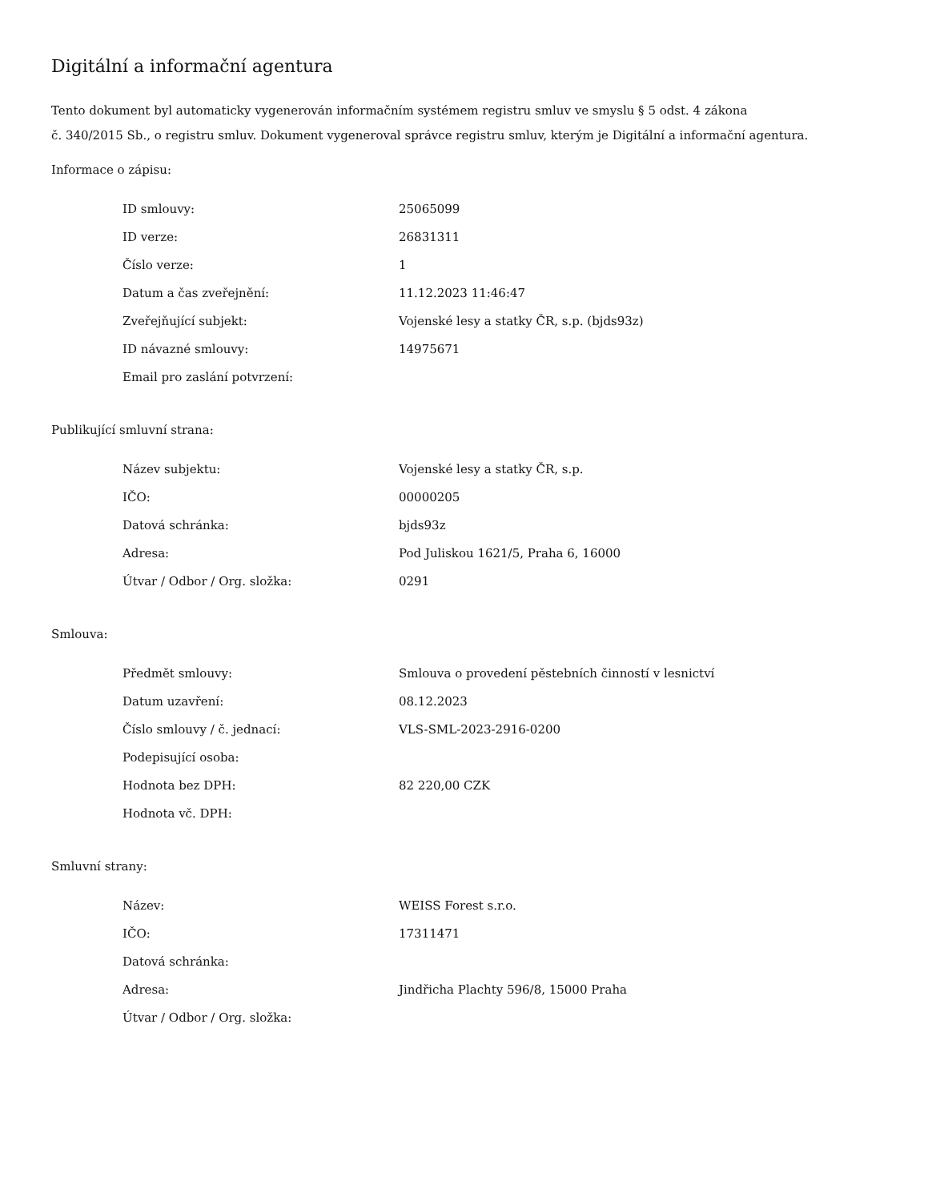Digitální a informační agentura
Tento dokument byl automaticky vygenerován informačním systémem registru smluv ve smyslu § 5 odst. 4 zákona
č. 340/2015 Sb., o registru smluv. Dokument vygeneroval správce registru smluv, kterým je Digitální a informační agentura.
Informace o zápisu:
| ID smlouvy: | 25065099 |
| ID verze: | 26831311 |
| Číslo verze: | 1 |
| Datum a čas zveřejnění: | 11.12.2023 11:46:47 |
| Zveřejňující subjekt: | Vojenské lesy a statky ČR, s.p. (bjds93z) |
| ID návazné smlouvy: | 14975671 |
| Email pro zaslání potvrzení: | |
Publikující smluvní strana:
| Název subjektu: | Vojenské lesy a statky ČR, s.p. |
| IČO: | 00000205 |
| Datová schránka: | bjds93z |
| Adresa: | Pod Juliskou 1621/5, Praha 6, 16000 |
| Útvar / Odbor / Org. složka: | 0291 |
Smlouva:
| Předmět smlouvy: | Smlouva o provedení pěstebních činností v lesnictví |
| Datum uzavření: | 08.12.2023 |
| Číslo smlouvy / č. jednací: | VLS-SML-2023-2916-0200 |
| Podepisující osoba: | |
| Hodnota bez DPH: | 82 220,00 CZK |
| Hodnota vč. DPH: | |
Smluvní strany:
| Název: | WEISS Forest s.r.o. |
| IČO: | 17311471 |
| Datová schránka: | |
| Adresa: | Jindřicha Plachty 596/8, 15000 Praha |
| Útvar / Odbor / Org. složka: | |